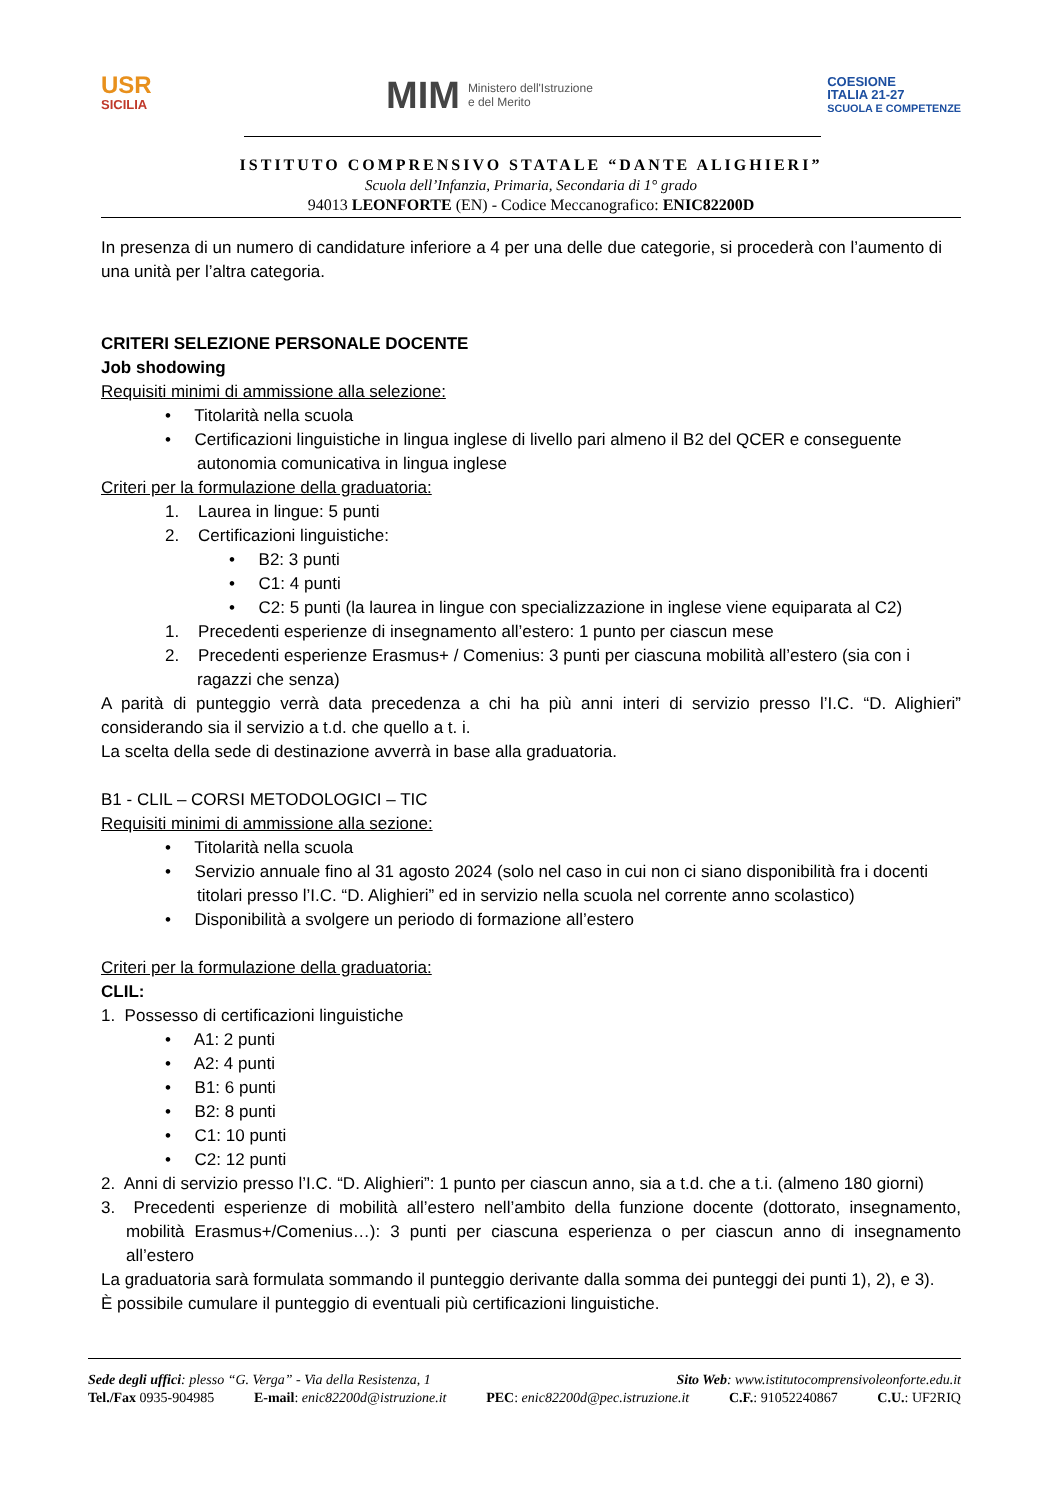USR
SICILIA
MIM
Ministero dell'Istruzione
e del Merito
COESIONE
ITALIA 21-27
SCUOLA E COMPETENZE
ISTITUTO COMPRENSIVO STATALE “DANTE ALIGHIERI”
Scuola dell’Infanzia, Primaria, Secondaria di 1° grado
94013 LEONFORTE (EN) - Codice Meccanografico: ENIC82200D
In presenza di un numero di candidature inferiore a 4 per una delle due categorie, si procederà con l’aumento di una unità per l’altra categoria.
CRITERI SELEZIONE PERSONALE DOCENTE
Job shodowing
Requisiti minimi di ammissione alla selezione:
• Titolarità nella scuola
• Certificazioni linguistiche in lingua inglese di livello pari almeno il B2 del QCER e conseguente autonomia comunicativa in lingua inglese
Criteri per la formulazione della graduatoria:
1. Laurea in lingue: 5 punti
2. Certificazioni linguistiche:
• B2: 3 punti
• C1: 4 punti
• C2: 5 punti (la laurea in lingue con specializzazione in inglese viene equiparata al C2)
1. Precedenti esperienze di insegnamento all’estero: 1 punto per ciascun mese
2. Precedenti esperienze Erasmus+ / Comenius: 3 punti per ciascuna mobilità all’estero (sia con i ragazzi che senza)
A parità di punteggio verrà data precedenza a chi ha più anni interi di servizio presso l’I.C. “D. Alighieri” considerando sia il servizio a t.d. che quello a t. i.
La scelta della sede di destinazione avverrà in base alla graduatoria.
B1 - CLIL – CORSI METODOLOGICI – TIC
Requisiti minimi di ammissione alla sezione:
• Titolarità nella scuola
• Servizio annuale fino al 31 agosto 2024 (solo nel caso in cui non ci siano disponibilità fra i docenti titolari presso l’I.C. “D. Alighieri” ed in servizio nella scuola nel corrente anno scolastico)
• Disponibilità a svolgere un periodo di formazione all’estero
Criteri per la formulazione della graduatoria:
CLIL:
1. Possesso di certificazioni linguistiche
• A1: 2 punti
• A2: 4 punti
• B1: 6 punti
• B2: 8 punti
• C1: 10 punti
• C2: 12 punti
2. Anni di servizio presso l’I.C. “D. Alighieri”: 1 punto per ciascun anno, sia a t.d. che a t.i. (almeno 180 giorni)
3. Precedenti esperienze di mobilità all’estero nell’ambito della funzione docente (dottorato, insegnamento, mobilità Erasmus+/Comenius…): 3 punti per ciascuna esperienza o per ciascun anno di insegnamento all’estero
La graduatoria sarà formulata sommando il punteggio derivante dalla somma dei punteggi dei punti 1), 2), e 3).
È possibile cumulare il punteggio di eventuali più certificazioni linguistiche.
Sede degli uffici: plesso “G. Verga” - Via della Resistenza, 1 Sito Web: www.istitutocomprensivoleonforte.edu.it
Tel./Fax 0935-904985 E-mail: enic82200d@istruzione.it PEC: enic82200d@pec.istruzione.it C.F.: 91052240867 C.U.: UF2RIQ